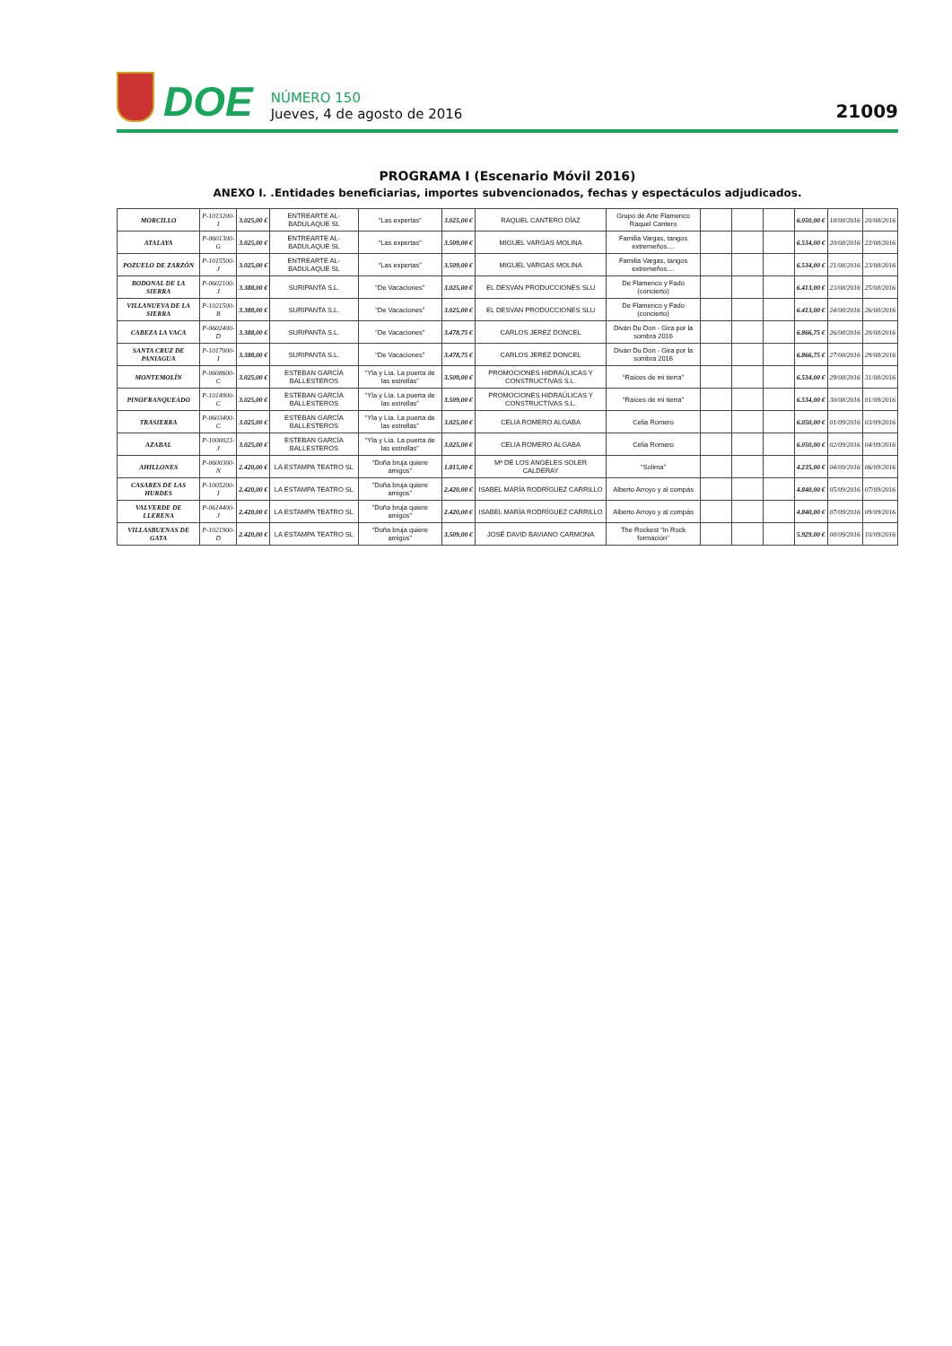DOE
NÚMERO 150
Jueves, 4 de agosto de 2016
21009
PROGRAMA I (Escenario Móvil 2016)
ANEXO I. .Entidades beneficiarias, importes subvencionados, fechas y espectáculos adjudicados.
| MORCILLO | P-1013200-I | 3.025,00 € | ENTREARTE AL-BADULAQUE SL | “Las expertas” | 3.025,00 € | RAQUEL CANTERO DÍAZ | Grupo de Arte Flamenco Raquel Cantero | | | | 6.050,00 € | 18/08/2016 | 20/08/2016 |
| ATALAYA | P-0601300-G | 3.025,00 € | ENTREARTE AL-BADULAQUE SL | “Las expertas” | 3.509,00 € | MIGUEL VARGAS MOLINA | Familia Vargas, tangos extremeños.... | | | | 6.534,00 € | 20/08/2016 | 22/08/2016 |
| POZUELO DE ZARZÓN | P-1015500-J | 3.025,00 € | ENTREARTE AL-BADULAQUE SL | “Las expertas” | 3.509,00 € | MIGUEL VARGAS MOLINA | Familia Vargas, tangos extremeños.... | | | | 6.534,00 € | 21/08/2016 | 23/08/2016 |
| BODONAL DE LA SIERRA | P-0602100-J | 3.388,00 € | SURIPANTA S.L. | “De Vacaciones” | 3.025,00 € | EL DESVAN PRODUCCIONES SLU | De Flamenco y Fado (concierto) | | | | 6.413,00 € | 23/08/2016 | 25/08/2016 |
| VILLANUEVA DE LA SIERRA | P-1021500-B | 3.388,00 € | SURIPANTA S.L. | “De Vacaciones” | 3.025,00 € | EL DESVAN PRODUCCIONES SLU | De Flamenco y Fado (concierto) | | | | 6.413,00 € | 24/08/2016 | 26/08/2016 |
| CABEZA LA VACA | P-0602400-D | 3.388,00 € | SURIPANTA S.L. | “De Vacaciones” | 3.478,75 € | CARLOS JEREZ DONCEL | Diván Du Don - Gira por la sombra 2016 | | | | 6.866,75 € | 26/08/2016 | 28/08/2016 |
| SANTA CRUZ DE PANIAGUA | P-1017000-I | 3.388,00 € | SURIPANTA S.L. | “De Vacaciones” | 3.478,75 € | CARLOS JEREZ DONCEL | Diván Du Don - Gira por la sombra 2016 | | | | 6.866,75 € | 27/08/2016 | 29/08/2016 |
| MONTEMOLÍN | P-0608600-C | 3.025,00 € | ESTEBAN GARCÍA BALLESTEROS | “Yla y Lía. La puerta de las estrellas” | 3.509,00 € | PROMOCIONES HIDRAÚLICAS Y CONSTRUCTIVAS S.L. | “Raíces de mi tierra” | | | | 6.534,00 € | 29/08/2016 | 31/08/2016 |
| PINOFRANQUEADO | P-1014900-C | 3.025,00 € | ESTEBAN GARCÍA BALLESTEROS | “Yla y Lía. La puerta de las estrellas” | 3.509,00 € | PROMOCIONES HIDRAÚLICAS Y CONSTRUCTIVAS S.L. | “Raíces de mi tierra” | | | | 6.534,00 € | 30/08/2016 | 01/09/2016 |
| TRASIERRA | P-0603400-C | 3.025,00 € | ESTEBAN GARCÍA BALLESTEROS | “Yla y Lía. La puerta de las estrellas” | 3.025,00 € | CELIA ROMERO ALGABA | Celia Romero | | | | 6.050,00 € | 01/09/2016 | 03/09/2016 |
| AZABAL | P-1000023-J | 3.025,00 € | ESTEBAN GARCÍA BALLESTEROS | “Yla y Lía. La puerta de las estrellas” | 3.025,00 € | CELIA ROMERO ALGABA | Celia Romero | | | | 6.050,00 € | 02/09/2016 | 04/09/2016 |
| AHILLONES | P-0600300-N | 2.420,00 € | LA ESTAMPA TEATRO SL | “Doña bruja quiere amigos” | 1.815,00 € | Mª DE LOS ANGELES SOLER CALDERAY | “Solima” | | | | 4.235,00 € | 04/09/2016 | 06/09/2016 |
| CASARES DE LAS HURDES | P-1005200-I | 2.420,00 € | LA ESTAMPA TEATRO SL | “Doña bruja quiere amigos” | 2.420,00 € | ISABEL MARÍA RODRÍGUEZ CARRILLO | Alberto Arroyo y al compás | | | | 4.840,00 € | 05/09/2016 | 07/09/2016 |
| VALVERDE DE LLERENA | P-0614400-J | 2.420,00 € | LA ESTAMPA TEATRO SL | “Doña bruja quiere amigos” | 2.420,00 € | ISABEL MARÍA RODRÍGUEZ CARRILLO | Alberto Arroyo y al compás | | | | 4.840,00 € | 07/09/2016 | 09/09/2016 |
| VILLASBUENAS DE GATA | P-1021900-D | 2.420,00 € | LA ESTAMPA TEATRO SL | “Doña bruja quiere amigos” | 3.509,00 € | JOSÉ DAVID BAVIANO CARMONA | The Rockest “In Rock formación” | | | | 5.929,00 € | 08/09/2016 | 10/09/2016 |